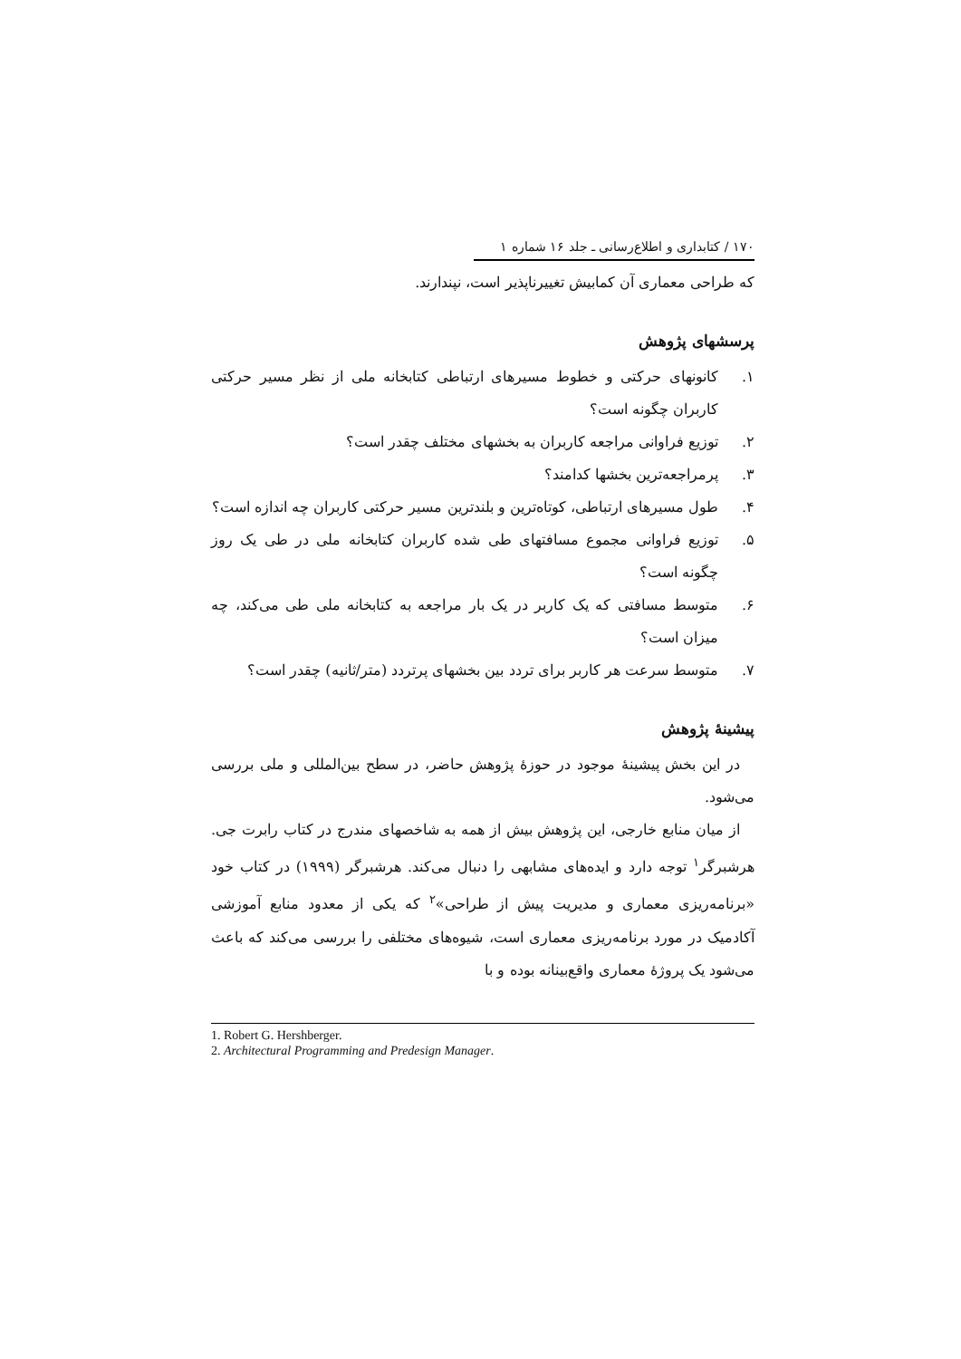۱۷۰ / کتابداری و اطلاع‌رسانی ـ جلد ۱۶ شماره ۱
که طراحی معماری آن کمابیش تغییرناپذیر است، نپندارند.
پرسشهای پژوهش
۱. کانونهای حرکتی و خطوط مسیرهای ارتباطی کتابخانه ملی از نظر مسیر حرکتی کاربران چگونه است؟
۲. توزیع فراوانی مراجعه کاربران به بخشهای مختلف چقدر است؟
۳. پرمراجعه‌ترین بخشها کدامند؟
۴. طول مسیرهای ارتباطی، کوتاه‌ترین و بلندترین مسیر حرکتی کاربران چه اندازه است؟
۵. توزیع فراوانی مجموع مسافتهای طی شده کاربران کتابخانه ملی در طی یک روز چگونه است؟
۶. متوسط مسافتی که یک کاربر در یک بار مراجعه به کتابخانه ملی طی می‌کند، چه میزان است؟
۷. متوسط سرعت هر کاربر برای تردد بین بخشهای پرتردد (متر/ثانیه) چقدر است؟
پیشینهٔ پژوهش
در این بخش پیشینهٔ موجود در حوزهٔ پژوهش حاضر، در سطح بین‌المللی و ملی بررسی می‌شود.
از میان منابع خارجی، این پژوهش بیش از همه به شاخصهای مندرج در کتاب رابرت جی. هرشبرگر<sup>۱</sup> توجه دارد و ایده‌های مشابهی را دنبال می‌کند. هرشبرگر (۱۹۹۹) در کتاب خود «برنامه‌ریزی معماری و مدیریت پیش از طراحی»<sup>۲</sup> که یکی از معدود منابع آموزشی آکادمیک در مورد برنامه‌ریزی معماری است، شیوه‌های مختلفی را بررسی می‌کند که باعث می‌شود یک پروژهٔ معماری واقع‌بینانه بوده و با
1. Robert G. Hershberger.
2. Architectural Programming and Predesign Manager.